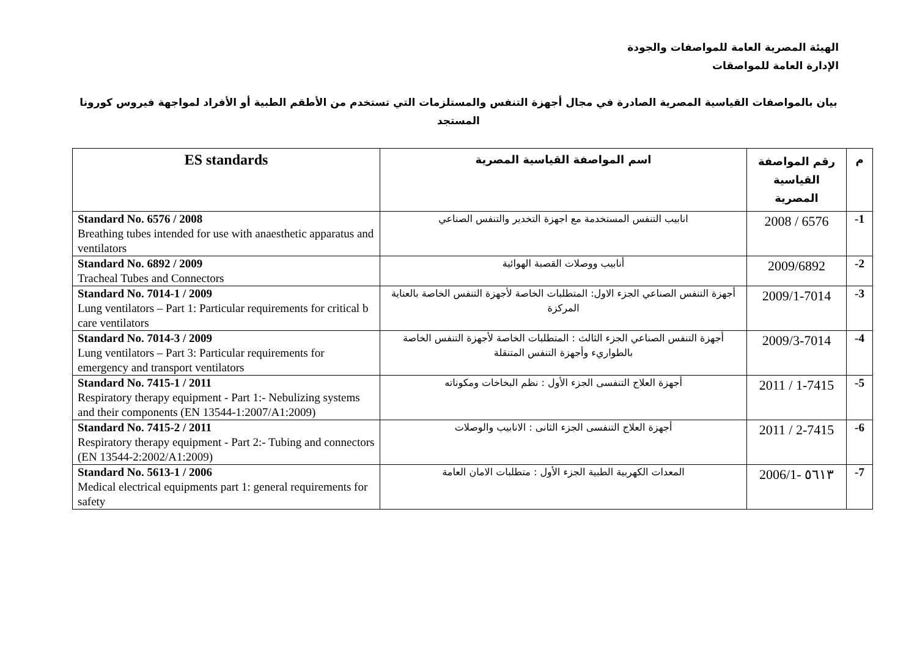الهيئة المصرية العامة للمواصفات والجودة
الإدارة العامة للمواصقات
بيان بالمواصفات القياسية المصرية الصادرة في مجال أجهزة التنفس والمستلزمات التي تستخدم من الأطقم الطبية أو الأفراد لمواجهة فيروس كورونا المستجد
| ES standards | اسم المواصفة القياسية المصرية | رقم المواصفة القياسية المصرية | م |
| --- | --- | --- | --- |
| Standard No. 6576 / 2008 Breathing tubes intended for use with anaesthetic apparatus and ventilators | انابيب التنفس المستخدمة مع اجهزة التخدير والتنفس الصناعي | 2008 / 6576 | -1 |
| Standard No. 6892 / 2009 Tracheal Tubes and Connectors | أنابيب ووصلات القصبة الهوائية | 2009/6892 | -2 |
| Standard No. 7014-1 / 2009 Lung ventilators – Part 1: Particular requirements for critical b care ventilators | أجهزة التنفس الصناعي الجزء الاول: المتطلبات الخاصة لأجهزة التنفس الخاصة بالعناية المركزة | 2009/1-7014 | -3 |
| Standard No. 7014-3 / 2009 Lung ventilators – Part 3: Particular requirements for emergency and transport ventilators | أجهزة التنفس الصناعي الجزء الثالث : المتطلبات الخاصة لأجهزة التنفس الخاصة بالطواريء وأجهزة التنفس المتنقلة | 2009/3-7014 | -4 |
| Standard No. 7415-1 / 2011 Respiratory therapy equipment - Part 1:- Nebulizing systems and their components (EN 13544-1:2007/A1:2009) | أجهزة العلاج التنفسى الجزء الأول : نظم البخاخات ومكوناته | 2011 / 1-7415 | -5 |
| Standard No. 7415-2 / 2011 Respiratory therapy equipment - Part 2:- Tubing and connectors (EN 13544-2:2002/A1:2009) | أجهزة العلاج التنفسى الجزء الثانى : الانابيب والوصلات | 2011 / 2-7415 | -6 |
| Standard No. 5613-1 / 2006 Medical electrical equipments part 1: general requirements for safety | المعدات الكهربية الطبية الجزء الأول : متطلبات الامان العامة | 2006/1- ٥٦١٣ | -7 |